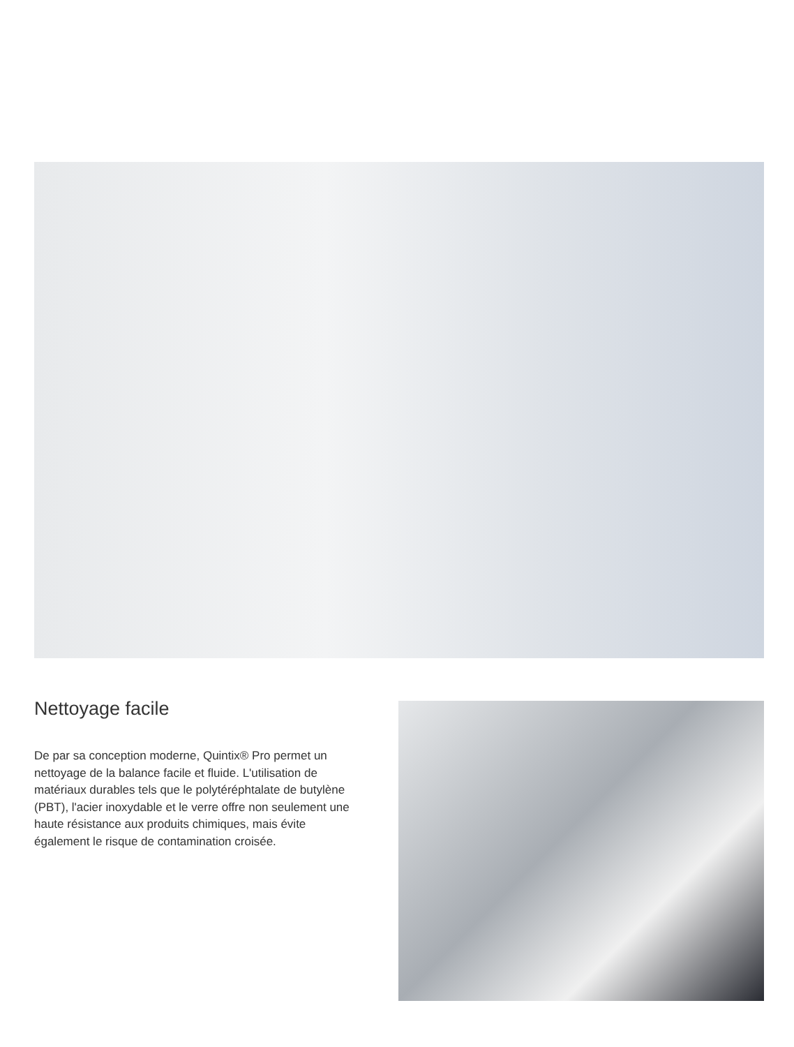Nettoyage facile
De par sa conception moderne, Quintix® Pro permet un nettoyage de la balance facile et fluide. L'utilisation de matériaux durables tels que le polytéréphtalate de butylène (PBT), l'acier inoxydable et le verre offre non seulement une haute résistance aux produits chimiques, mais évite également le risque de contamination croisée.